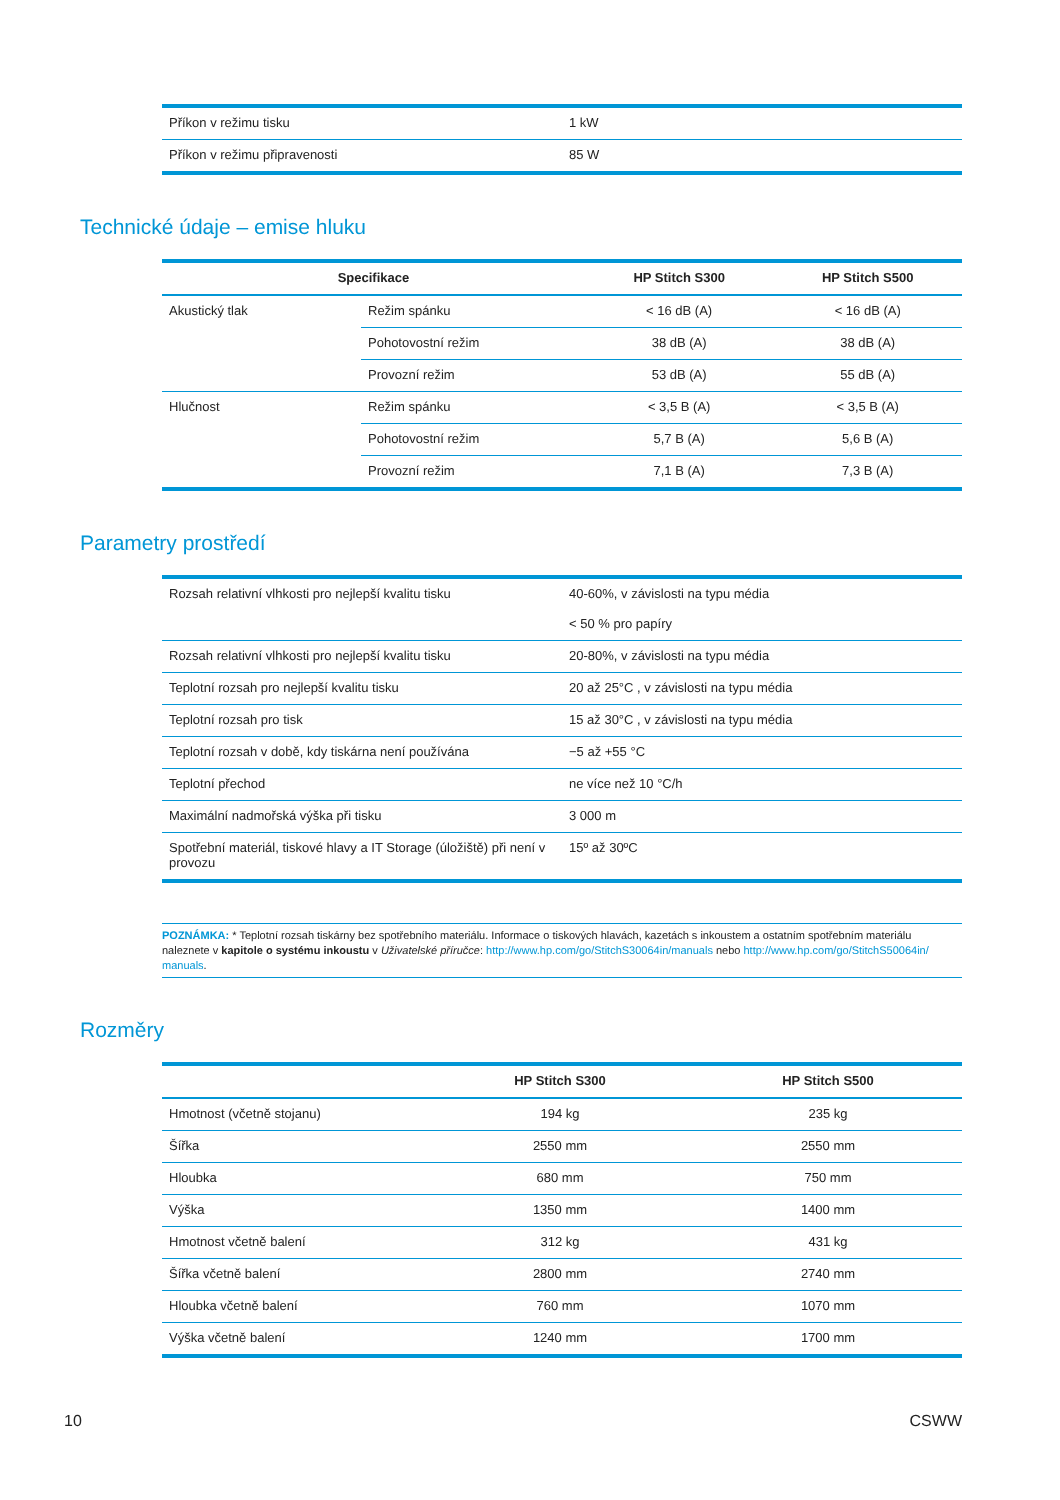| Příkon v režimu tisku | 1 kW |
| Příkon v režimu připravenosti | 85 W |
Technické údaje – emise hluku
| Specifikace | | HP Stitch S300 | HP Stitch S500 |
| --- | --- | --- | --- |
| Akustický tlak | Režim spánku | < 16 dB (A) | < 16 dB (A) |
| | Pohotovostní režim | 38 dB (A) | 38 dB (A) |
| | Provozní režim | 53 dB (A) | 55 dB (A) |
| Hlučnost | Režim spánku | < 3,5 B (A) | < 3,5 B (A) |
| | Pohotovostní režim | 5,7 B (A) | 5,6 B (A) |
| | Provozní režim | 7,1 B (A) | 7,3 B (A) |
Parametry prostředí
| Rozsah relativní vlhkosti pro nejlepší kvalitu tisku | 40-60%, v závislosti na typu média < 50 % pro papíry |
| Rozsah relativní vlhkosti pro nejlepší kvalitu tisku | 20-80%, v závislosti na typu média |
| Teplotní rozsah pro nejlepší kvalitu tisku | 20 až 25°C , v závislosti na typu média |
| Teplotní rozsah pro tisk | 15 až 30°C , v závislosti na typu média |
| Teplotní rozsah v době, kdy tiskárna není používána | −5 až +55 °C |
| Teplotní přechod | ne více než 10 °C/h |
| Maximální nadmořská výška při tisku | 3 000 m |
| Spotřební materiál, tiskové hlavy a IT Storage (úložiště) při není v provozu | 15º až 30ºC |
POZNÁMKA: * Teplotní rozsah tiskárny bez spotřebního materiálu. Informace o tiskových hlavách, kazetách s inkoustem a ostatním spotřebním materiálu naleznete v kapitole o systému inkoustu v Uživatelské příručce: http://www.hp.com/go/StitchS30064in/manuals nebo http://www.hp.com/go/StitchS50064in/ manuals.
Rozměry
| | HP Stitch S300 | HP Stitch S500 |
| --- | --- | --- |
| Hmotnost (včetně stojanu) | 194 kg | 235 kg |
| Šířka | 2550 mm | 2550 mm |
| Hloubka | 680 mm | 750 mm |
| Výška | 1350 mm | 1400 mm |
| Hmotnost včetně balení | 312 kg | 431 kg |
| Šířka včetně balení | 2800 mm | 2740 mm |
| Hloubka včetně balení | 760 mm | 1070 mm |
| Výška včetně balení | 1240 mm | 1700 mm |
10 CSWW